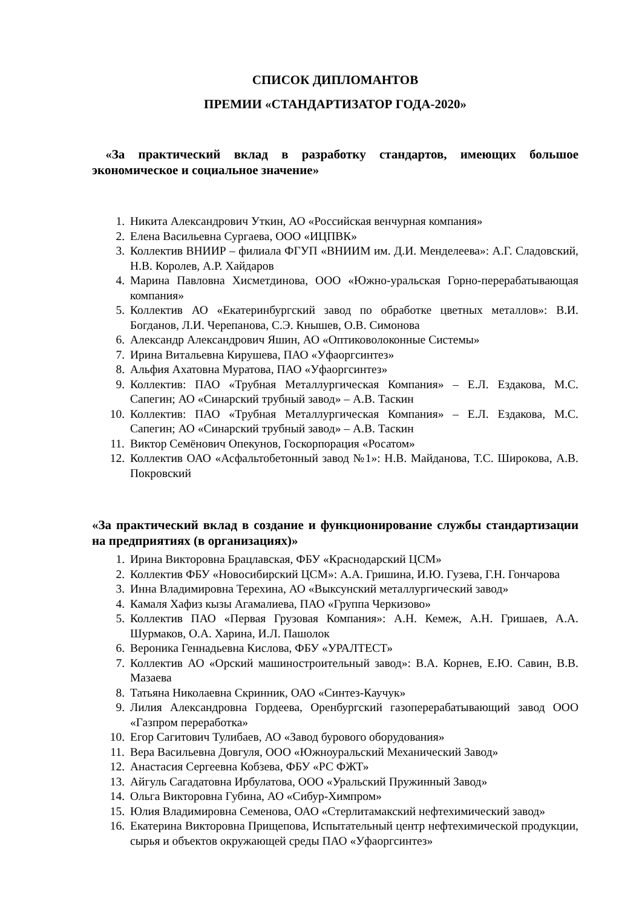СПИСОК ДИПЛОМАНТОВ
ПРЕМИИ «СТАНДАРТИЗАТОР ГОДА-2020»
«За практический вклад в разработку стандартов, имеющих большое экономическое и социальное значение»
1. Никита Александрович Уткин, АО «Российская венчурная компания»
2. Елена Васильевна Сургаева, ООО «ИЦПВК»
3. Коллектив ВНИИР – филиала ФГУП «ВНИИМ им. Д.И. Менделеева»: А.Г. Сладовский, Н.В. Королев, А.Р. Хайдаров
4. Марина Павловна Хисметдинова, ООО «Южно-уральская Горно-перерабатывающая компания»
5. Коллектив АО «Екатеринбургский завод по обработке цветных металлов»: В.И. Богданов, Л.И. Черепанова, С.Э. Кнышев, О.В. Симонова
6. Александр Александрович Яшин, АО «Оптиковолоконные Системы»
7. Ирина Витальевна Кирушева, ПАО «Уфаоргсинтез»
8. Альфия Ахатовна Муратова, ПАО «Уфаоргсинтез»
9. Коллектив: ПАО «Трубная Металлургическая Компания» – Е.Л. Ездакова, М.С. Сапегин; АО «Синарский трубный завод» – А.В. Таскин
10. Коллектив: ПАО «Трубная Металлургическая Компания» – Е.Л. Ездакова, М.С. Сапегин; АО «Синарский трубный завод» – А.В. Таскин
11. Виктор Семёнович Опекунов, Госкорпорация «Росатом»
12. Коллектив ОАО «Асфальтобетонный завод №1»: Н.В. Майданова, Т.С. Широкова, А.В. Покровский
«За практический вклад в создание и функционирование службы стандартизации на предприятиях (в организациях)»
1. Ирина Викторовна Брацлавская, ФБУ «Краснодарский ЦСМ»
2. Коллектив ФБУ «Новосибирский ЦСМ»: А.А. Гришина, И.Ю. Гузева, Г.Н. Гончарова
3. Инна Владимировна Терехина, АО «Выксунский металлургический завод»
4. Камаля Хафиз кызы Агамалиева, ПАО «Группа Черкизово»
5. Коллектив ПАО «Первая Грузовая Компания»: А.Н. Кемеж, А.Н. Гришаев, А.А. Шурмаков, О.А. Харина, И.Л. Пашолок
6. Вероника Геннадьевна Кислова, ФБУ «УРАЛТЕСТ»
7. Коллектив АО «Орский машиностроительный завод»: В.А. Корнев, Е.Ю. Савин, В.В. Мазаева
8. Татьяна Николаевна Скринник, ОАО «Синтез-Каучук»
9. Лилия Александровна Гордеева, Оренбургский газоперерабатывающий завод ООО «Газпром переработка»
10. Егор Сагитович Тулибаев, АО «Завод бурового оборудования»
11. Вера Васильевна Довгуля, ООО «Южноуральский Механический Завод»
12. Анастасия Сергеевна Кобзева, ФБУ «РС ФЖТ»
13. Айгуль Сагадатовна Ирбулатова, ООО «Уральский Пружинный Завод»
14. Ольга Викторовна Губина, АО «Сибур-Химпром»
15. Юлия Владимировна Семенова, ОАО «Стерлитамакский нефтехимический завод»
16. Екатерина Викторовна Прищепова, Испытательный центр нефтехимической продукции, сырья и объектов окружающей среды ПАО «Уфаоргсинтез»